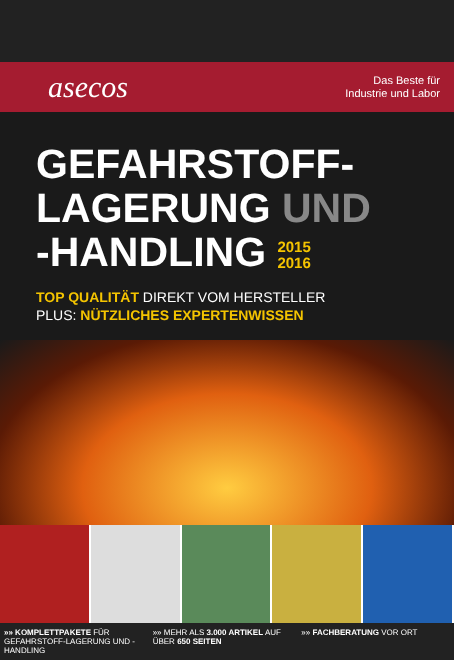asecos
Das Beste für
Industrie und Labor
GEFAHRSTOFF-
LAGERUNG UND
-HANDLING 2015
2016
TOP QUALITÄT DIREKT VOM HERSTELLER
PLUS: NÜTZLICHES EXPERTENWISSEN
»» KOMPLETTPAKETE FÜR GEFAHRSTOFF-LAGERUNG UND -HANDLING
»» MEHR ALS 3.000 ARTIKEL AUF ÜBER 650 SEITEN
»» FACHBERATUNG VOR ORT